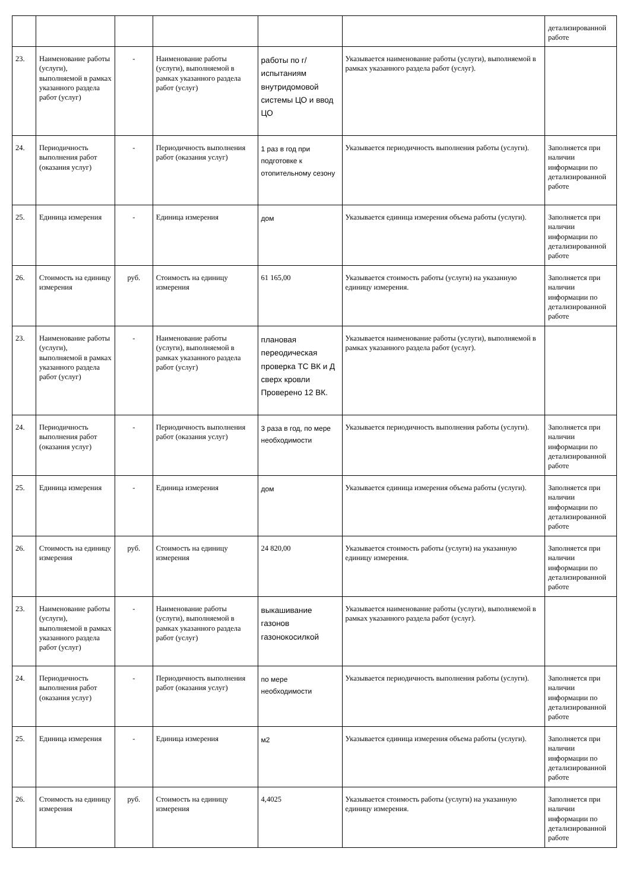| | | | | | | детализированной работе |
| 23. | Наименование работы (услуги), выполняемой в рамках указанного раздела работ (услуг) | - | Наименование работы (услуги), выполняемой в рамках указанного раздела работ (услуг) | работы по г/испытаниям внутридомовой системы ЦО и ввод ЦО | Указывается наименование работы (услуги), выполняемой в рамках указанного раздела работ (услуг). | |
| 24. | Периодичность выполнения работ (оказания услуг) | - | Периодичность выполнения работ (оказания услуг) | 1 раз в год при подготовке к отопительному сезону | Указывается периодичность выполнения работы (услуги). | Заполняется при наличии информации по детализированной работе |
| 25. | Единица измерения | - | Единица измерения | дом | Указывается единица измерения объема работы (услуги). | Заполняется при наличии информации по детализированной работе |
| 26. | Стоимость на единицу измерения | руб. | Стоимость на единицу измерения | 61 165,00 | Указывается стоимость работы (услуги) на указанную единицу измерения. | Заполняется при наличии информации по детализированной работе |
| 23. | Наименование работы (услуги), выполняемой в рамках указанного раздела работ (услуг) | - | Наименование работы (услуги), выполняемой в рамках указанного раздела работ (услуг) | плановая переодическая проверка ТС ВК и Д сверх кровли Проверено 12 ВК. | Указывается наименование работы (услуги), выполняемой в рамках указанного раздела работ (услуг). | |
| 24. | Периодичность выполнения работ (оказания услуг) | - | Периодичность выполнения работ (оказания услуг) | 3 раза в год, по мере необходимости | Указывается периодичность выполнения работы (услуги). | Заполняется при наличии информации по детализированной работе |
| 25. | Единица измерения | - | Единица измерения | дом | Указывается единица измерения объема работы (услуги). | Заполняется при наличии информации по детализированной работе |
| 26. | Стоимость на единицу измерения | руб. | Стоимость на единицу измерения | 24 820,00 | Указывается стоимость работы (услуги) на указанную единицу измерения. | Заполняется при наличии информации по детализированной работе |
| 23. | Наименование работы (услуги), выполняемой в рамках указанного раздела работ (услуг) | - | Наименование работы (услуги), выполняемой в рамках указанного раздела работ (услуг) | выкашивание газонов газонокосилкой | Указывается наименование работы (услуги), выполняемой в рамках указанного раздела работ (услуг). | |
| 24. | Периодичность выполнения работ (оказания услуг) | - | Периодичность выполнения работ (оказания услуг) | по мере необходимости | Указывается периодичность выполнения работы (услуги). | Заполняется при наличии информации по детализированной работе |
| 25. | Единица измерения | - | Единица измерения | м2 | Указывается единица измерения объема работы (услуги). | Заполняется при наличии информации по детализированной работе |
| 26. | Стоимость на единицу измерения | руб. | Стоимость на единицу измерения | 4,4025 | Указывается стоимость работы (услуги) на указанную единицу измерения. | Заполняется при наличии информации по детализированной работе |